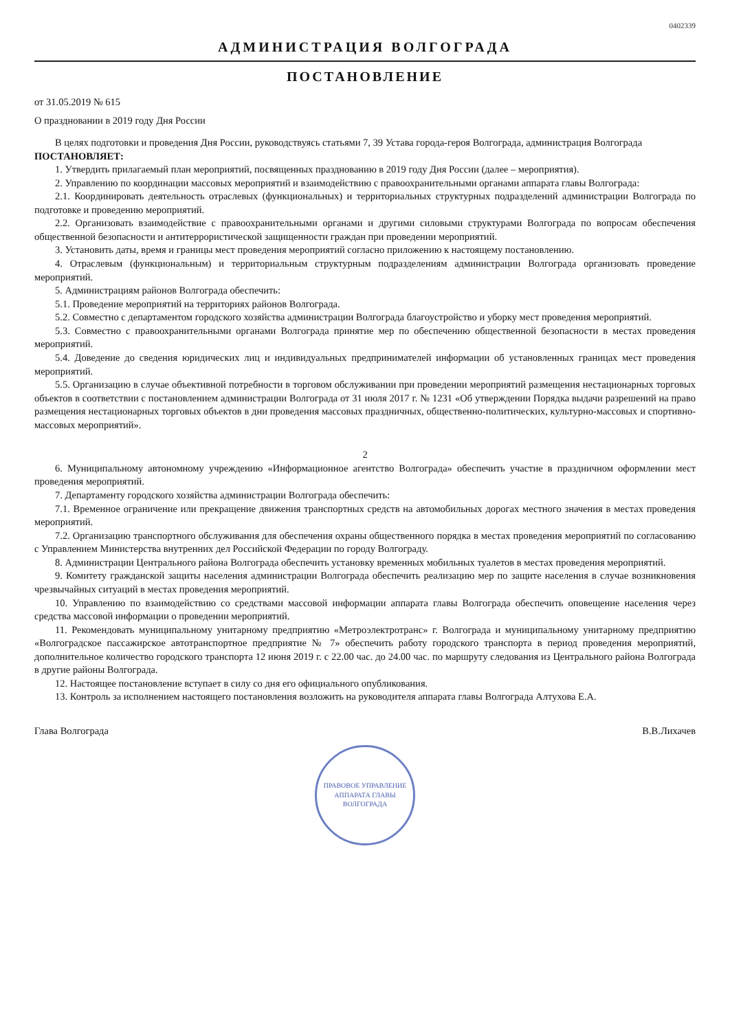0402339
АДМИНИСТРАЦИЯ ВОЛГОГРАДА
ПОСТАНОВЛЕНИЕ
от 31.05.2019 № 615
О праздновании в 2019 году Дня России
В целях подготовки и проведения Дня России, руководствуясь статьями 7, 39 Устава города-героя Волгограда, администрация Волгограда
ПОСТАНОВЛЯЕТ:
1. Утвердить прилагаемый план мероприятий, посвященных празднованию в 2019 году Дня России (далее – мероприятия).
2. Управлению по координации массовых мероприятий и взаимодействию с правоохранительными органами аппарата главы Волгограда:
2.1. Координировать деятельность отраслевых (функциональных) и территориальных структурных подразделений администрации Волгограда по подготовке и проведению мероприятий.
2.2. Организовать взаимодействие с правоохранительными органами и другими силовыми структурами Волгограда по вопросам обеспечения общественной безопасности и антитеррористической защищенности граждан при проведении мероприятий.
3. Установить даты, время и границы мест проведения мероприятий согласно приложению к настоящему постановлению.
4. Отраслевым (функциональным) и территориальным структурным подразделениям администрации Волгограда организовать проведение мероприятий.
5. Администрациям районов Волгограда обеспечить:
5.1. Проведение мероприятий на территориях районов Волгограда.
5.2. Совместно с департаментом городского хозяйства администрации Волгограда благоустройство и уборку мест проведения мероприятий.
5.3. Совместно с правоохранительными органами Волгограда принятие мер по обеспечению общественной безопасности в местах проведения мероприятий.
5.4. Доведение до сведения юридических лиц и индивидуальных предпринимателей информации об установленных границах мест проведения мероприятий.
5.5. Организацию в случае объективной потребности в торговом обслуживании при проведении мероприятий размещения нестационарных торговых объектов в соответствии с постановлением администрации Волгограда от 31 июля 2017 г. № 1231 «Об утверждении Порядка выдачи разрешений на право размещения нестационарных торговых объектов в дни проведения массовых праздничных, общественно-политических, культурно-массовых и спортивно-массовых мероприятий».
2
6. Муниципальному автономному учреждению «Информационное агентство Волгограда» обеспечить участие в праздничном оформлении мест проведения мероприятий.
7. Департаменту городского хозяйства администрации Волгограда обеспечить:
7.1. Временное ограничение или прекращение движения транспортных средств на автомобильных дорогах местного значения в местах проведения мероприятий.
7.2. Организацию транспортного обслуживания для обеспечения охраны общественного порядка в местах проведения мероприятий по согласованию с Управлением Министерства внутренних дел Российской Федерации по городу Волгограду.
8. Администрации Центрального района Волгограда обеспечить установку временных мобильных туалетов в местах проведения мероприятий.
9. Комитету гражданской защиты населения администрации Волгограда обеспечить реализацию мер по защите населения в случае возникновения чрезвычайных ситуаций в местах проведения мероприятий.
10. Управлению по взаимодействию со средствами массовой информации аппарата главы Волгограда обеспечить оповещение населения через средства массовой информации о проведении мероприятий.
11. Рекомендовать муниципальному унитарному предприятию «Метроэлектротранс» г. Волгограда и муниципальному унитарному предприятию «Волгоградское пассажирское автотранспортное предприятие № 7» обеспечить работу городского транспорта в период проведения мероприятий, дополнительное количество городского транспорта 12 июня 2019 г. с 22.00 час. до 24.00 час. по маршруту следования из Центрального района Волгограда в другие районы Волгограда.
12. Настоящее постановление вступает в силу со дня его официального опубликования.
13. Контроль за исполнением настоящего постановления возложить на руководителя аппарата главы Волгограда Алтухова Е.А.
Глава Волгограда В.В.Лихачев
ПРАВОВОЕ УПРАВЛЕНИЕ АППАРАТА ГЛАВЫ ВОЛГОГРАДА